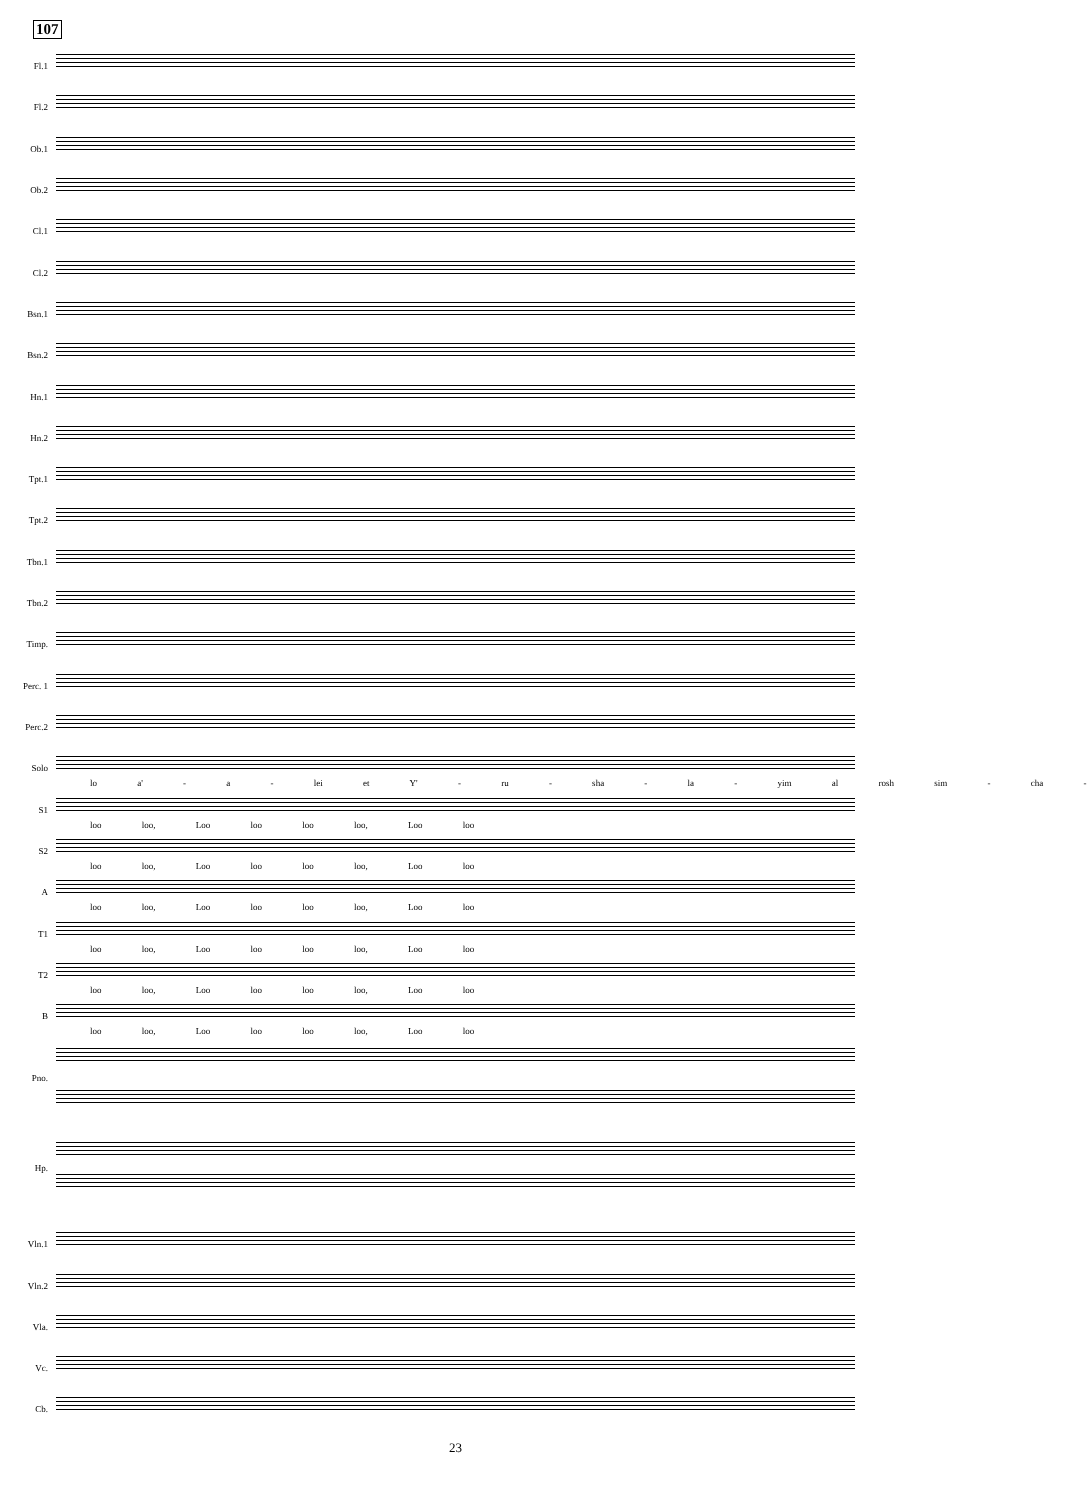107
Fl.1
Fl.2
Ob.1
Ob.2
Cl.1
Cl.2
Bsn.1
Bsn.2
Hn.1
Hn.2
Tpt.1
Tpt.2
Tbn.1
Tbn.2
Timp.
Perc. 1
Perc.2
Solo
lo a' - a - lei et Y' - ru - sha - la - yim al rosh sim - cha -
S1
loo loo, Loo loo loo loo, Loo loo
S2
loo loo, Loo loo loo loo, Loo loo
A
loo loo, Loo loo loo loo, Loo loo
T1
loo loo, Loo loo loo loo, Loo loo
T2
loo loo, Loo loo loo loo, Loo loo
B
loo loo, Loo loo loo loo, Loo loo
Pno.
Hp.
Vln.1
Vln.2
Vla.
Vc.
Cb.
23